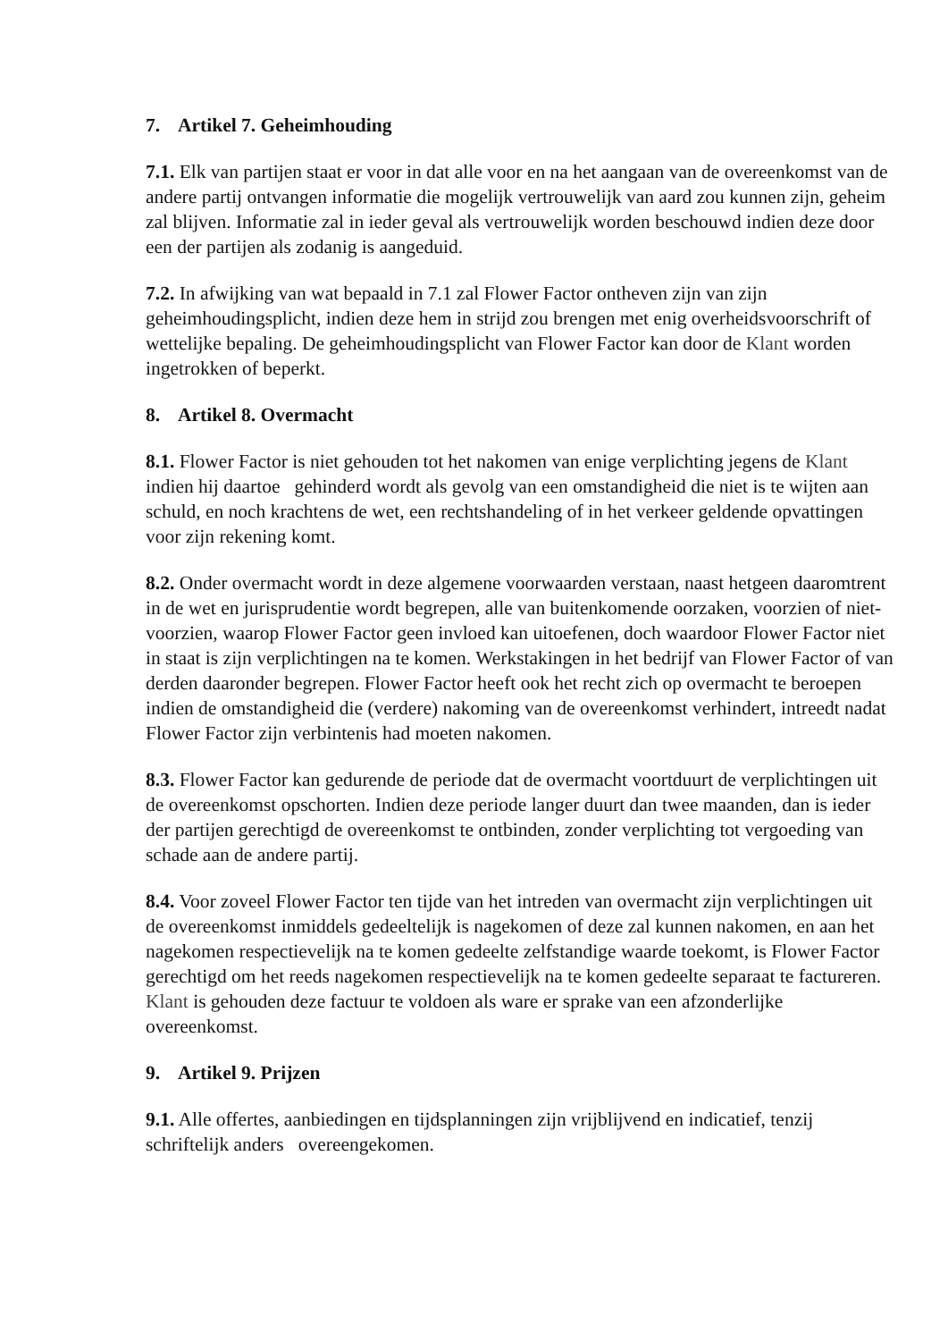7. Artikel 7. Geheimhouding
7.1. Elk van partijen staat er voor in dat alle voor en na het aangaan van de overeenkomst van de andere partij ontvangen informatie die mogelijk vertrouwelijk van aard zou kunnen zijn, geheim zal blijven. Informatie zal in ieder geval als vertrouwelijk worden beschouwd indien deze door een der partijen als zodanig is aangeduid.
7.2. In afwijking van wat bepaald in 7.1 zal Flower Factor ontheven zijn van zijn geheimhoudingsplicht, indien deze hem in strijd zou brengen met enig overheidsvoorschrift of wettelijke bepaling. De geheimhoudingsplicht van Flower Factor kan door de Klant worden ingetrokken of beperkt.
8. Artikel 8. Overmacht
8.1. Flower Factor is niet gehouden tot het nakomen van enige verplichting jegens de Klant indien hij daartoe gehinderd wordt als gevolg van een omstandigheid die niet is te wijten aan schuld, en noch krachtens de wet, een rechtshandeling of in het verkeer geldende opvattingen voor zijn rekening komt.
8.2. Onder overmacht wordt in deze algemene voorwaarden verstaan, naast hetgeen daaromtrent in de wet en jurisprudentie wordt begrepen, alle van buitenkomende oorzaken, voorzien of niet-voorzien, waarop Flower Factor geen invloed kan uitoefenen, doch waardoor Flower Factor niet in staat is zijn verplichtingen na te komen. Werkstakingen in het bedrijf van Flower Factor of van derden daaronder begrepen. Flower Factor heeft ook het recht zich op overmacht te beroepen indien de omstandigheid die (verdere) nakoming van de overeenkomst verhindert, intreedt nadat Flower Factor zijn verbintenis had moeten nakomen.
8.3. Flower Factor kan gedurende de periode dat de overmacht voortduurt de verplichtingen uit de overeenkomst opschorten. Indien deze periode langer duurt dan twee maanden, dan is ieder der partijen gerechtigd de overeenkomst te ontbinden, zonder verplichting tot vergoeding van schade aan de andere partij.
8.4. Voor zoveel Flower Factor ten tijde van het intreden van overmacht zijn verplichtingen uit de overeenkomst inmiddels gedeeltelijk is nagekomen of deze zal kunnen nakomen, en aan het nagekomen respectievelijk na te komen gedeelte zelfstandige waarde toekomt, is Flower Factor gerechtigd om het reeds nagekomen respectievelijk na te komen gedeelte separaat te factureren. Klant is gehouden deze factuur te voldoen als ware er sprake van een afzonderlijke overeenkomst.
9. Artikel 9. Prijzen
9.1. Alle offertes, aanbiedingen en tijdsplanningen zijn vrijblijvend en indicatief, tenzij schriftelijk anders overeengekomen.